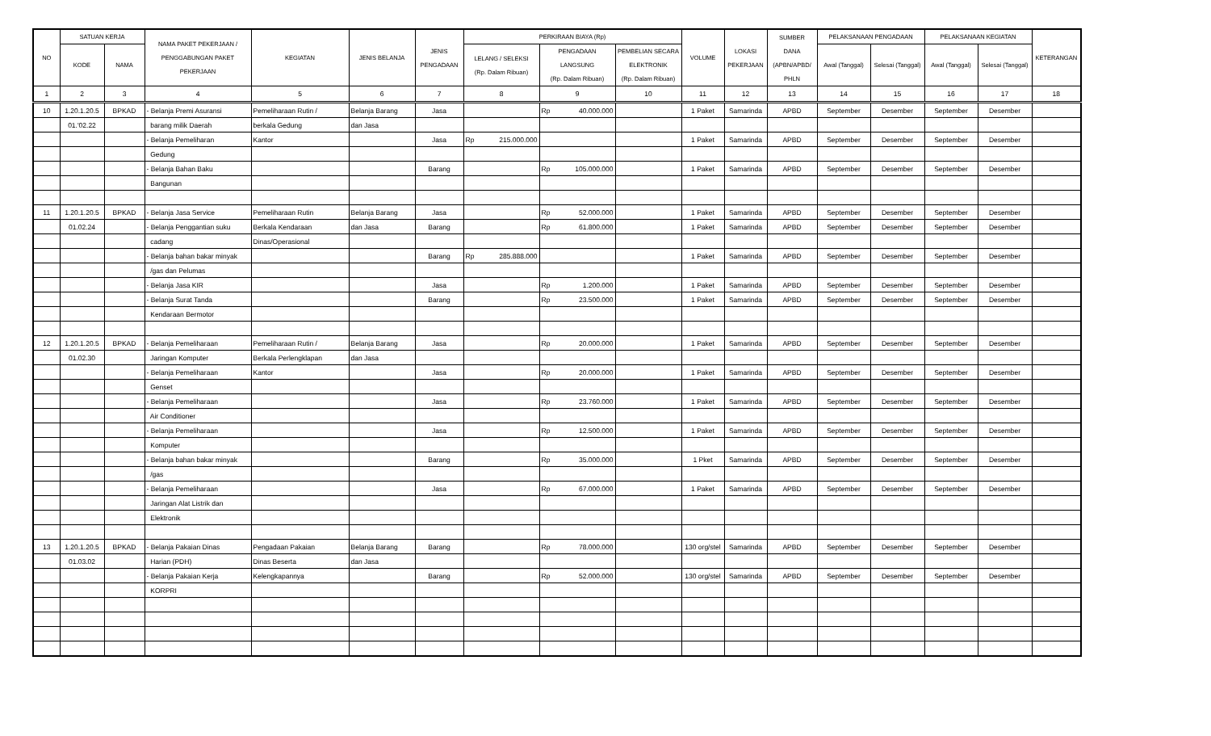| NO | SATUAN KERJA | | NAMA PAKET PEKERJAAN / PENGGABUNGAN PAKET PEKERJAAN | KEGIATAN | JENIS BELANJA | JENIS PENGADAAN | PERKIRAAN BIAYA (Rp) | | | VOLUME | LOKASI PEKERJAAN | SUMBER DANA (APBN/APBD/ PHLN | PELAKSANAAN PENGADAAN | | PELAKSANAAN KEGIATAN | | KETERANGAN |
| --- | --- | --- | --- | --- | --- | --- | --- | --- | --- | --- | --- | --- | --- | --- | --- | --- | --- |
| | KODE | NAMA | | | | | LELANG / SELEKSI (Rp. Dalam Ribuan) | PENGADAAN LANGSUNG (Rp. Dalam Ribuan) | PEMBELIAN SECARA ELEKTRONIK (Rp. Dalam Ribuan) | | | | Awal (Tanggal) | Selesai (Tanggal) | Awal (Tanggal) | Selesai (Tanggal) | |
| 1 | 2 | 3 | 4 | 5 | 6 | 7 | 8 | 9 | 10 | 11 | 12 | 13 | 14 | 15 | 16 | 17 | 18 |
| 10 | 1.20.1.20.5 | BPKAD | - Belanja Premi Asuransi | Pemeliharaan Rutin / | Belanja Barang | Jasa | | Rp 40.000.000 | | 1 Paket | Samarinda | APBD | September | Desember | September | Desember | |
| | 01.'02.22 | | barang milik Daerah | berkala Gedung | dan Jasa | | | | | | | | | | | | |
| | | | - Belanja Pemeliharan | Kantor | | Jasa | Rp 215.000.000 | | | 1 Paket | Samarinda | APBD | September | Desember | September | Desember | |
| | | | Gedung | | | | | | | | | | | | | | |
| | | | - Belanja Bahan Baku | | | Barang | | Rp 105.000.000 | | 1 Paket | Samarinda | APBD | September | Desember | September | Desember | |
| | | | Bangunan | | | | | | | | | | | | | | |
| 11 | 1.20.1.20.5 | BPKAD | - Belanja Jasa Service | Pemeliharaan Rutin | Belanja Barang | Jasa | | Rp 52.000.000 | | 1 Paket | Samarinda | APBD | September | Desember | September | Desember | |
| | 01.02.24 | | - Belanja Penggantian suku | Berkala Kendaraan | dan Jasa | Barang | | Rp 61.800.000 | | 1 Paket | Samarinda | APBD | September | Desember | September | Desember | |
| | | | cadang | Dinas/Operasional | | | | | | | | | | | | | |
| | | | - Belanja bahan bakar minyak | | | Barang | Rp 285.888.000 | | | 1 Paket | Samarinda | APBD | September | Desember | September | Desember | |
| | | | /gas dan Pelumas | | | | | | | | | | | | | | |
| | | | - Belanja Jasa KIR | | | Jasa | | Rp 1.200.000 | | 1 Paket | Samarinda | APBD | September | Desember | September | Desember | |
| | | | - Belanja Surat Tanda | | | Barang | | Rp 23.500.000 | | 1 Paket | Samarinda | APBD | September | Desember | September | Desember | |
| | | | Kendaraan Bermotor | | | | | | | | | | | | | | |
| 12 | 1.20.1.20.5 | BPKAD | - Belanja Pemeliharaan | Pemeliharaan Rutin / | Belanja Barang | Jasa | | Rp 20.000.000 | | 1 Paket | Samarinda | APBD | September | Desember | September | Desember | |
| | 01.02.30 | | Jaringan Komputer | Berkala Perlengklapan | dan Jasa | | | | | | | | | | | | |
| | | | - Belanja Pemeliharaan | Kantor | | Jasa | | Rp 20.000.000 | | 1 Paket | Samarinda | APBD | September | Desember | September | Desember | |
| | | | Genset | | | | | | | | | | | | | | |
| | | | - Belanja Pemeliharaan | | | Jasa | | Rp 23.760.000 | | 1 Paket | Samarinda | APBD | September | Desember | September | Desember | |
| | | | Air Conditioner | | | | | | | | | | | | | | |
| | | | - Belanja Pemeliharaan | | | Jasa | | Rp 12.500.000 | | 1 Paket | Samarinda | APBD | September | Desember | September | Desember | |
| | | | Komputer | | | | | | | | | | | | | | |
| | | | - Belanja bahan bakar minyak | | | Barang | | Rp 35.000.000 | | 1 Pket | Samarinda | APBD | September | Desember | September | Desember | |
| | | | /gas | | | | | | | | | | | | | | |
| | | | - Belanja Pemeliharaan | | | Jasa | | Rp 67.000.000 | | 1 Paket | Samarinda | APBD | September | Desember | September | Desember | |
| | | | Jaringan Alat Listrik dan | | | | | | | | | | | | | | |
| | | | Elektronik | | | | | | | | | | | | | | |
| 13 | 1.20.1.20.5 | BPKAD | - Belanja Pakaian Dinas | Pengadaan Pakaian | Belanja Barang | Barang | | Rp 78.000.000 | | 130 org/stel | Samarinda | APBD | September | Desember | September | Desember | |
| | 01.03.02 | | Harian (PDH) | Dinas Beserta | dan Jasa | | | | | | | | | | | | |
| | | | - Belanja Pakaian Kerja | Kelengkapannya | | Barang | | Rp 52.000.000 | | 130 org/stel | Samarinda | APBD | September | Desember | September | Desember | |
| | | | KORPRI | | | | | | | | | | | | | | |